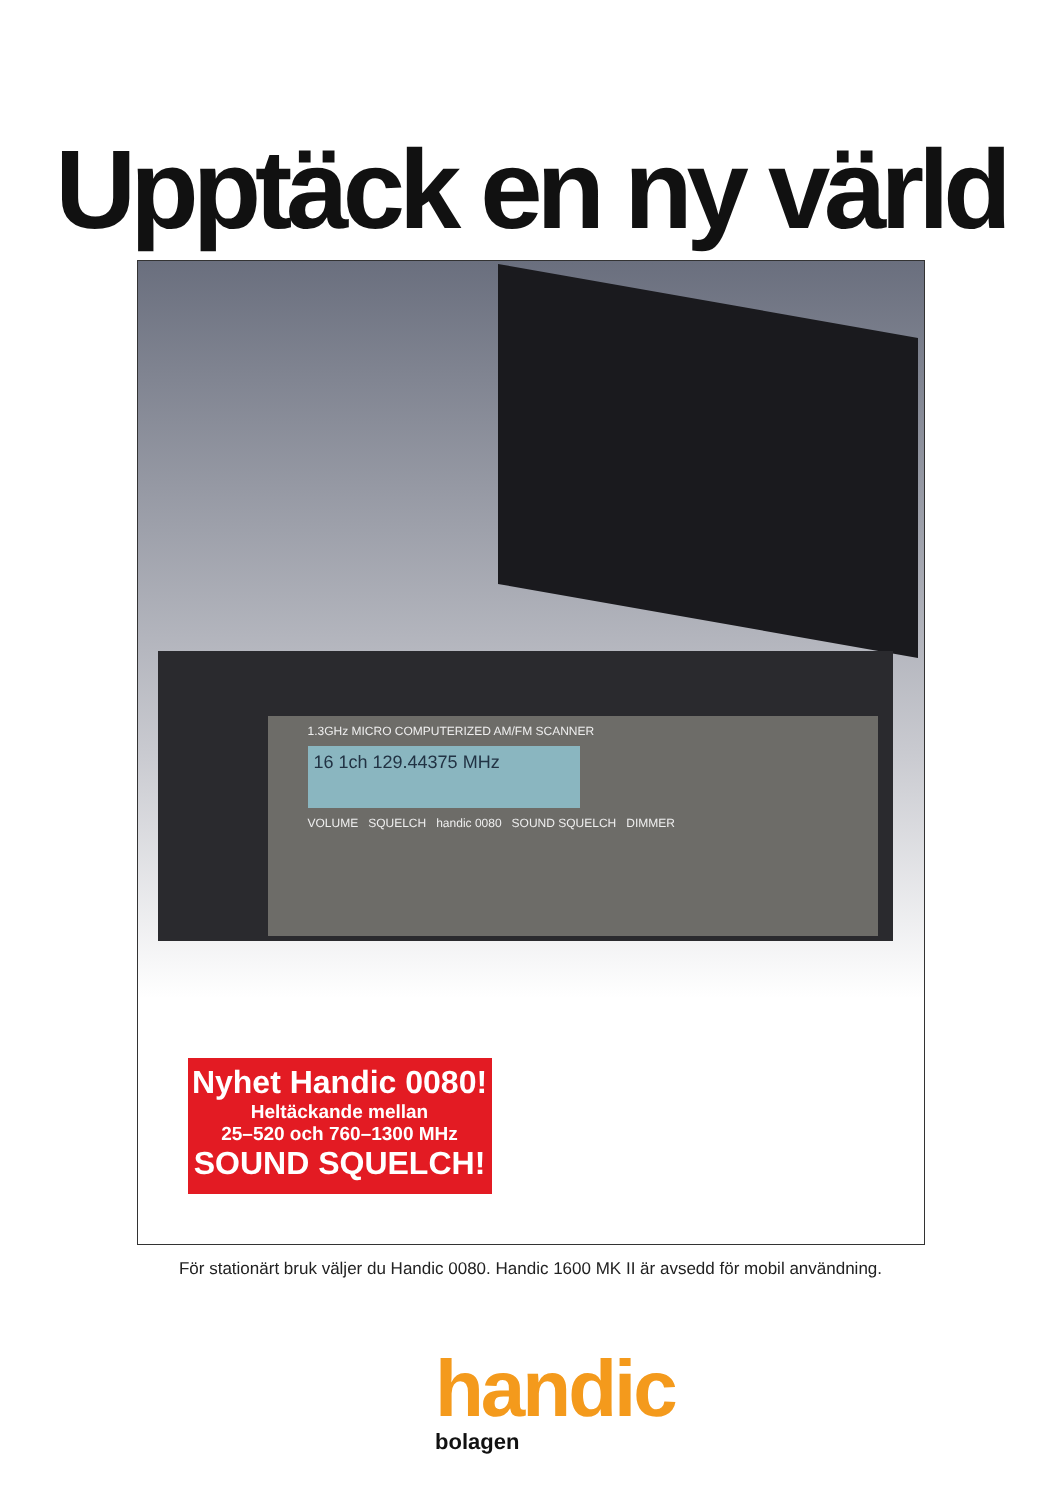Upptäck en ny värld
1.3GHz MICRO COMPUTERIZED AM/FM SCANNER
16 1ch 129.44375 MHz
VOLUME SQUELCH handic 0080 SOUND SQUELCH DIMMER
Nyhet Handic 0080!
Heltäckande mellan
25–520 och 760–1300 MHz
SOUND SQUELCH!
För stationärt bruk väljer du Handic 0080. Handic 1600 MK II är avsedd för mobil användning.
handic
bolagen